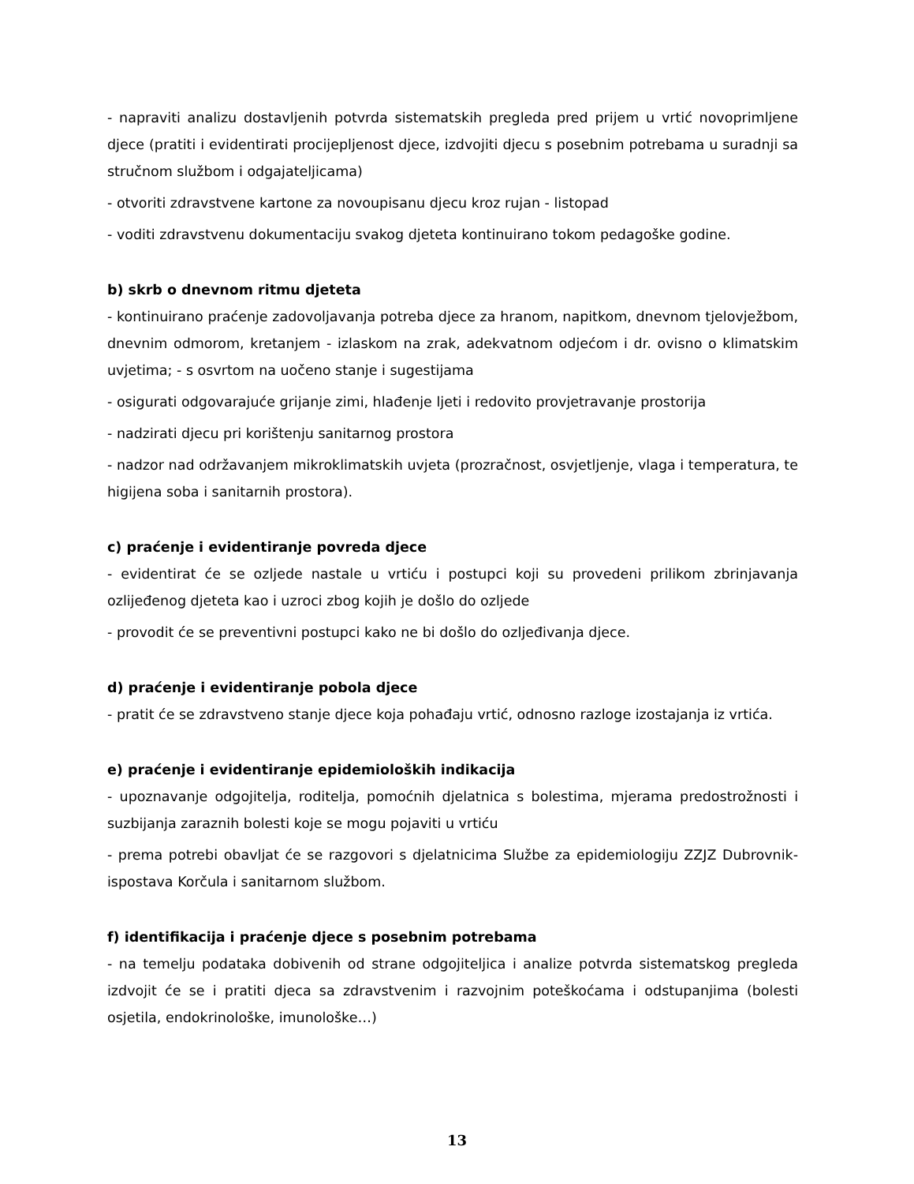- napraviti analizu dostavljenih potvrda sistematskih pregleda pred prijem u vrtić novoprimljene djece (pratiti i evidentirati procijepljenost djece, izdvojiti djecu s posebnim potrebama u suradnji sa stručnom službom i odgajateljicama)
- otvoriti zdravstvene kartone za novoupisanu djecu kroz rujan - listopad
- voditi zdravstvenu dokumentaciju svakog djeteta kontinuirano tokom pedagoške godine.
b) skrb o dnevnom ritmu djeteta
- kontinuirano praćenje zadovoljavanja potreba djece za hranom, napitkom, dnevnom tjelovježbom, dnevnim odmorom, kretanjem - izlaskom na zrak, adekvatnom odjećom i dr. ovisno o klimatskim uvjetima; - s osvrtom na uočeno stanje i sugestijama
- osigurati odgovarajuće grijanje zimi, hlađenje ljeti i redovito provjetravanje prostorija
- nadzirati djecu pri korištenju sanitarnog prostora
- nadzor nad održavanjem mikroklimatskih uvjeta (prozračnost, osvjetljenje, vlaga i temperatura, te higijena soba i sanitarnih prostora).
c) praćenje i evidentiranje povreda djece
- evidentirat će se ozljede nastale u vrtiću i postupci koji su provedeni prilikom zbrinjavanja ozlijeđenog djeteta kao i uzroci zbog kojih je došlo do ozljede
- provodit će se preventivni postupci kako ne bi došlo do ozljeđivanja djece.
d) praćenje i evidentiranje pobola djece
- pratit će se zdravstveno stanje djece koja pohađaju vrtić, odnosno razloge izostajanja iz vrtića.
e) praćenje i evidentiranje epidemioloških indikacija
- upoznavanje odgojitelja, roditelja, pomoćnih djelatnica s bolestima, mjerama predostrožnosti i suzbijanja zaraznih bolesti koje se mogu pojaviti u vrtiću
- prema potrebi obavljat će se razgovori s djelatnicima Službe za epidemiologiju ZZJZ Dubrovnik-ispostava Korčula i sanitarnom službom.
f) identifikacija i praćenje djece s posebnim potrebama
- na temelju podataka dobivenih od strane odgojiteljica i analize potvrda sistematskog pregleda izdvojit će se i pratiti djeca sa zdravstvenim i razvojnim poteškoćama i odstupanjima (bolesti osjetila, endokrinološke, imunološke…)
13